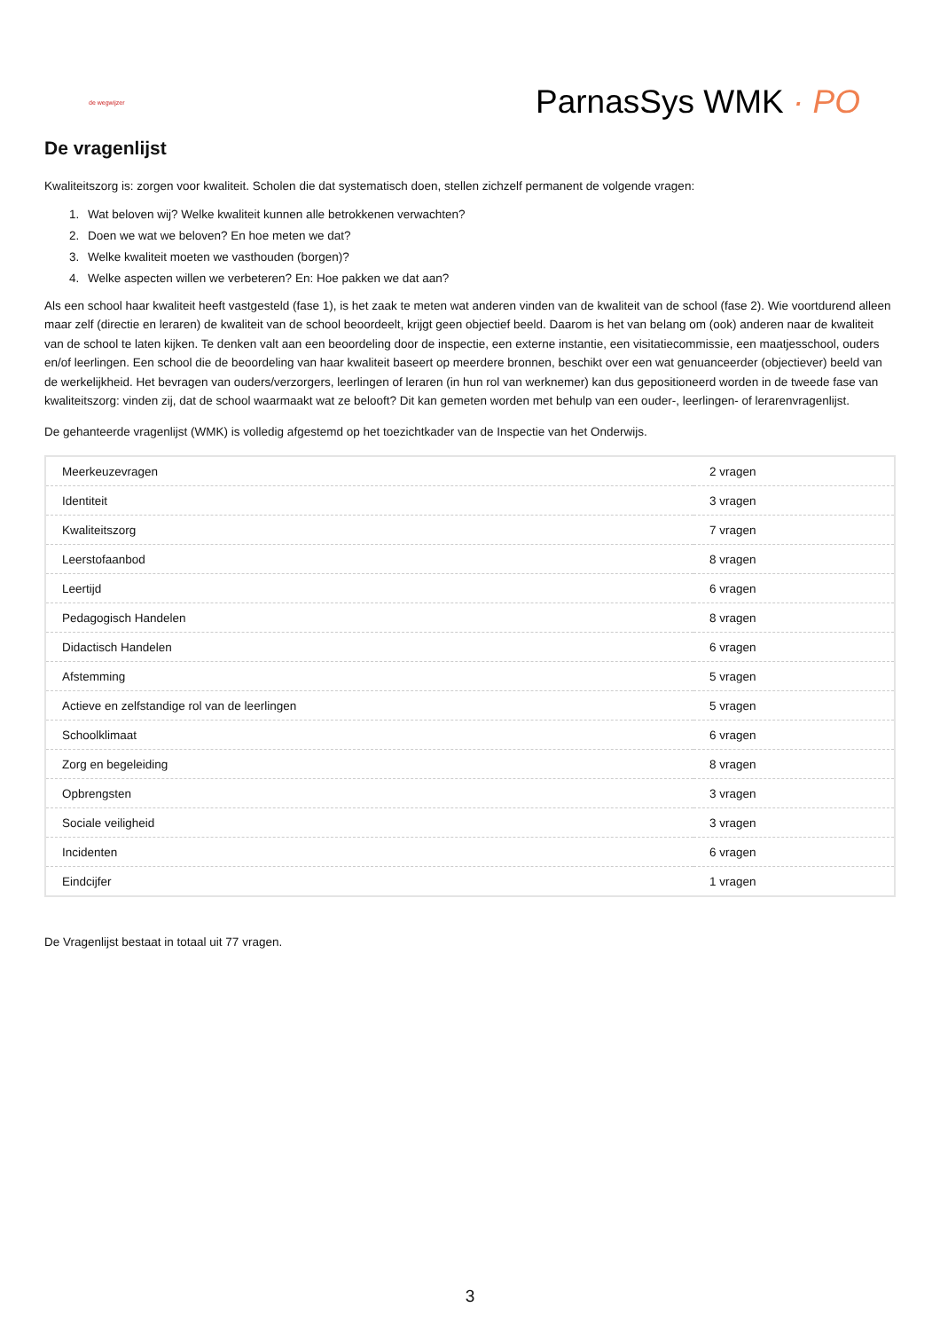de wegwijzer
ParnasSys WMK · PO
De vragenlijst
Kwaliteitszorg is: zorgen voor kwaliteit. Scholen die dat systematisch doen, stellen zichzelf permanent de volgende vragen:
1. Wat beloven wij? Welke kwaliteit kunnen alle betrokkenen verwachten?
2. Doen we wat we beloven? En hoe meten we dat?
3. Welke kwaliteit moeten we vasthouden (borgen)?
4. Welke aspecten willen we verbeteren? En: Hoe pakken we dat aan?
Als een school haar kwaliteit heeft vastgesteld (fase 1), is het zaak te meten wat anderen vinden van de kwaliteit van de school (fase 2). Wie voortdurend alleen maar zelf (directie en leraren) de kwaliteit van de school beoordeelt, krijgt geen objectief beeld. Daarom is het van belang om (ook) anderen naar de kwaliteit van de school te laten kijken. Te denken valt aan een beoordeling door de inspectie, een externe instantie, een visitatiecommissie, een maatjesschool, ouders en/of leerlingen. Een school die de beoordeling van haar kwaliteit baseert op meerdere bronnen, beschikt over een wat genuanceerder (objectiever) beeld van de werkelijkheid. Het bevragen van ouders/verzorgers, leerlingen of leraren (in hun rol van werknemer) kan dus gepositioneerd worden in de tweede fase van kwaliteitszorg: vinden zij, dat de school waarmaakt wat ze belooft? Dit kan gemeten worden met behulp van een ouder-, leerlingen- of lerarenvragenlijst.
De gehanteerde vragenlijst (WMK) is volledig afgestemd op het toezichtkader van de Inspectie van het Onderwijs.
| Meerkeuzevragen | 2 vragen |
| Identiteit | 3 vragen |
| Kwaliteitszorg | 7 vragen |
| Leerstofaanbod | 8 vragen |
| Leertijd | 6 vragen |
| Pedagogisch Handelen | 8 vragen |
| Didactisch Handelen | 6 vragen |
| Afstemming | 5 vragen |
| Actieve en zelfstandige rol van de leerlingen | 5 vragen |
| Schoolklimaat | 6 vragen |
| Zorg en begeleiding | 8 vragen |
| Opbrengsten | 3 vragen |
| Sociale veiligheid | 3 vragen |
| Incidenten | 6 vragen |
| Eindcijfer | 1 vragen |
De Vragenlijst bestaat in totaal uit 77 vragen.
3